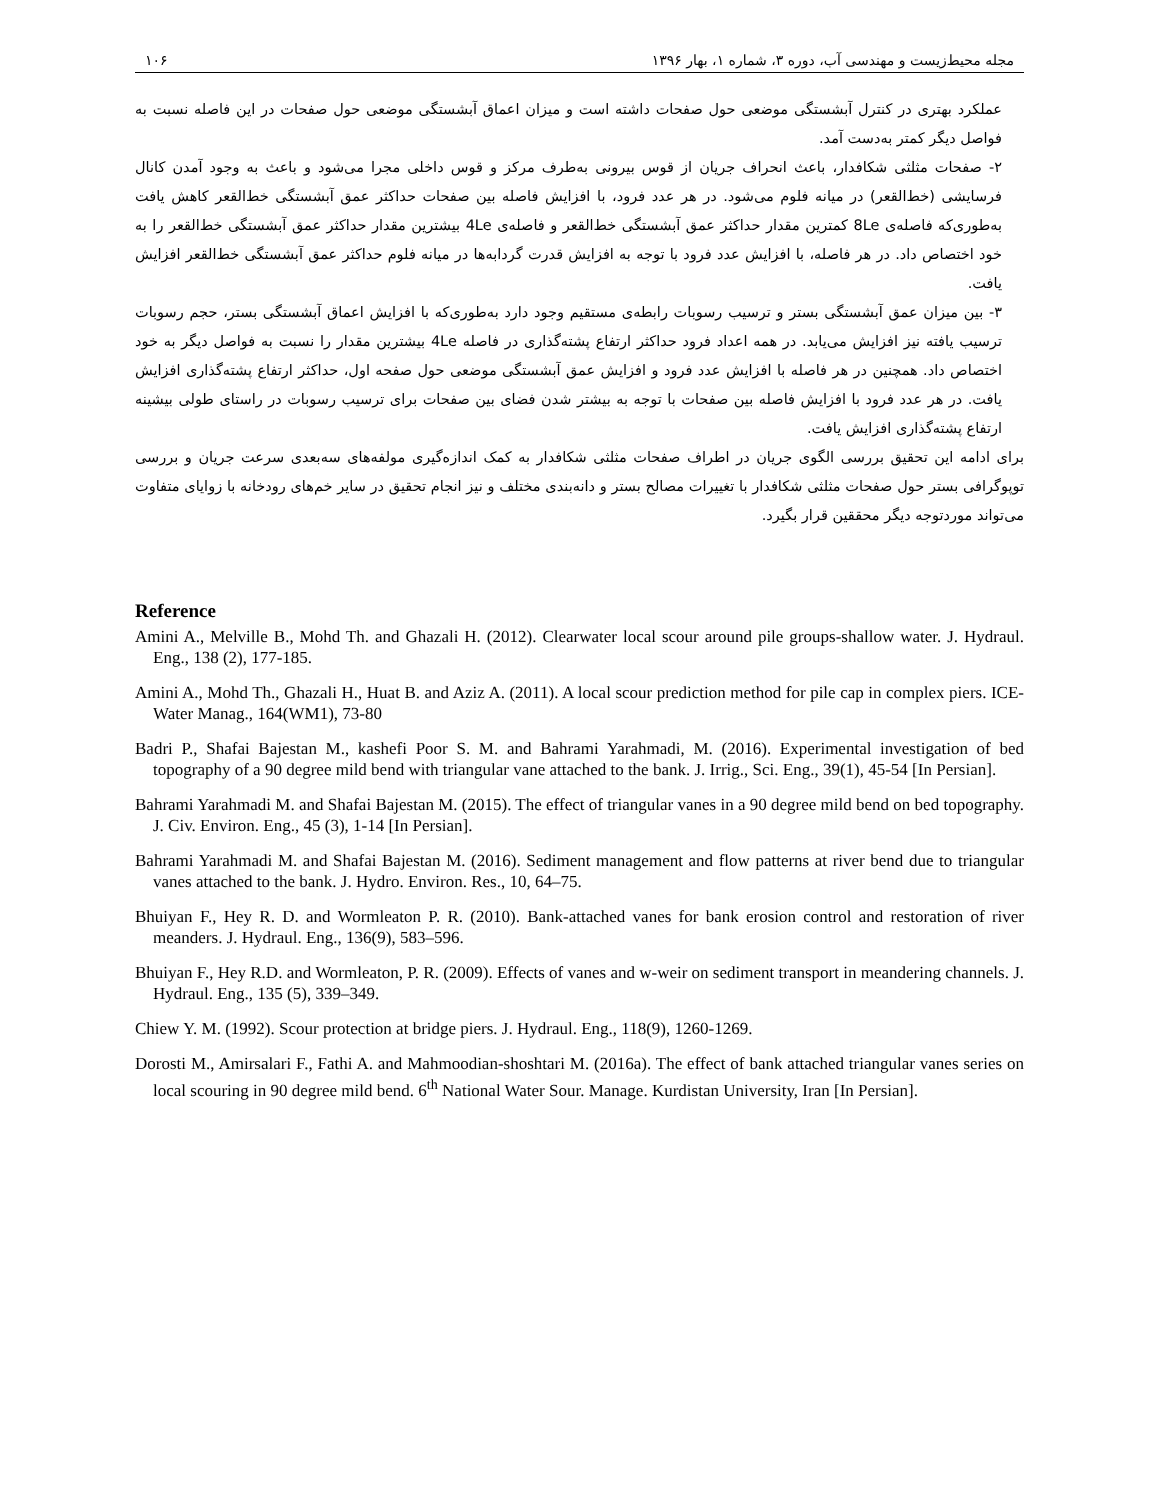مجله محیط‌زیست و مهندسی آب، دوره ۳، شماره ۱، بهار ۱۳۹۶ ۱۰۶
عملکرد بهتری در کنترل آبشستگی موضعی حول صفحات داشته است و میزان اعماق آبشستگی موضعی حول صفحات در این فاصله نسبت به فواصل دیگر کمتر به‌دست آمد.
۲- صفحات مثلثی شکافدار، باعث انحراف جریان از قوس بیرونی به‌طرف مرکز و قوس داخلی مجرا می‌شود و باعث به وجود آمدن کانال فرسایشی (خط‌القعر) در میانه فلوم می‌شود. در هر عدد فرود، با افزایش فاصله بین صفحات حداکثر عمق آبشستگی خط‌القعر کاهش یافت به‌طوری‌که فاصله‌ی 8Le کمترین مقدار حداکثر عمق آبشستگی خط‌القعر و فاصله‌ی 4Le بیشترین مقدار حداکثر عمق آبشستگی خط‌القعر را به خود اختصاص داد. در هر فاصله، با افزایش عدد فرود با توجه به افزایش قدرت گردابه‌ها در میانه فلوم حداکثر عمق آبشستگی خط‌القعر افزایش یافت.
۳- بین میزان عمق آبشستگی بستر و ترسیب رسوبات رابطه‌ی مستقیم وجود دارد به‌طوری‌که با افزایش اعماق آبشستگی بستر، حجم رسوبات ترسیب یافته نیز افزایش می‌یابد. در همه اعداد فرود حداکثر ارتفاع پشته‌گذاری در فاصله 4Le بیشترین مقدار را نسبت به فواصل دیگر به خود اختصاص داد. همچنین در هر فاصله با افزایش عدد فرود و افزایش عمق آبشستگی موضعی حول صفحه اول، حداکثر ارتفاع پشته‌گذاری افزایش یافت. در هر عدد فرود با افزایش فاصله بین صفحات با توجه به بیشتر شدن فضای بین صفحات برای ترسیب رسوبات در راستای طولی بیشینه ارتفاع پشته‌گذاری افزایش یافت.
برای ادامه این تحقیق بررسی الگوی جریان در اطراف صفحات مثلثی شکافدار به کمک اندازه‌گیری مولفه‌های سه‌بعدی سرعت جریان و بررسی توپوگرافی بستر حول صفحات مثلثی شکافدار با تغییرات مصالح بستر و دانه‌بندی مختلف و نیز انجام تحقیق در سایر خم‌های رودخانه با زوایای متفاوت می‌تواند موردتوجه دیگر محققین قرار بگیرد.
Reference
Amini A., Melville B., Mohd Th. and Ghazali H. (2012). Clearwater local scour around pile groups-shallow water. J. Hydraul. Eng., 138 (2), 177-185.
Amini A., Mohd Th., Ghazali H., Huat B. and Aziz A. (2011). A local scour prediction method for pile cap in complex piers. ICE-Water Manag., 164(WM1), 73-80
Badri P., Shafai Bajestan M., kashefi Poor S. M. and Bahrami Yarahmadi, M. (2016). Experimental investigation of bed topography of a 90 degree mild bend with triangular vane attached to the bank. J. Irrig., Sci. Eng., 39(1), 45-54 [In Persian].
Bahrami Yarahmadi M. and Shafai Bajestan M. (2015). The effect of triangular vanes in a 90 degree mild bend on bed topography. J. Civ. Environ. Eng., 45 (3), 1-14 [In Persian].
Bahrami Yarahmadi M. and Shafai Bajestan M. (2016). Sediment management and flow patterns at river bend due to triangular vanes attached to the bank. J. Hydro. Environ. Res., 10, 64–75.
Bhuiyan F., Hey R. D. and Wormleaton P. R. (2010). Bank-attached vanes for bank erosion control and restoration of river meanders. J. Hydraul. Eng., 136(9), 583–596.
Bhuiyan F., Hey R.D. and Wormleaton, P. R. (2009). Effects of vanes and w-weir on sediment transport in meandering channels. J. Hydraul. Eng., 135 (5), 339–349.
Chiew Y. M. (1992). Scour protection at bridge piers. J. Hydraul. Eng., 118(9), 1260-1269.
Dorosti M., Amirsalari F., Fathi A. and Mahmoodian-shoshtari M. (2016a). The effect of bank attached triangular vanes series on local scouring in 90 degree mild bend. 6<sup>th</sup> National Water Sour. Manage. Kurdistan University, Iran [In Persian].